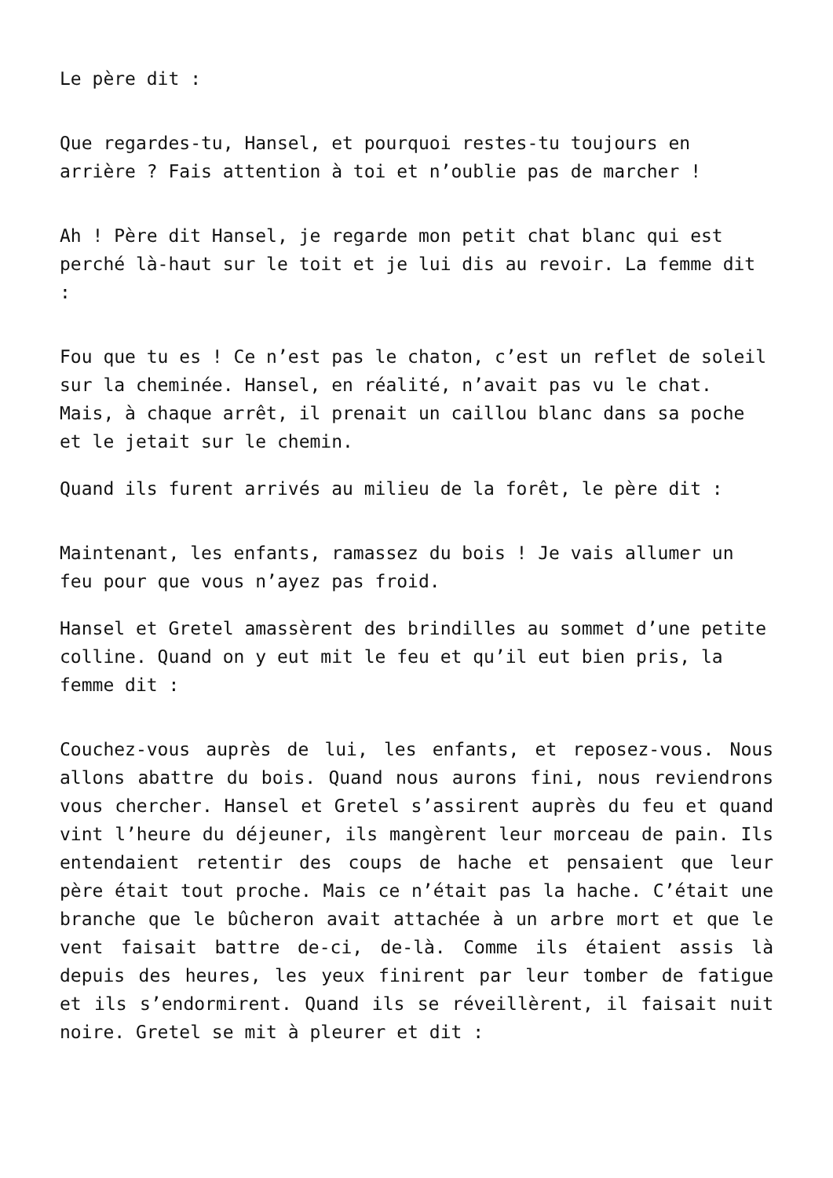Le père dit :
Que regardes-tu, Hansel, et pourquoi restes-tu toujours en arrière ? Fais attention à toi et n’oublie pas de marcher !
Ah ! Père dit Hansel, je regarde mon petit chat blanc qui est perché là-haut sur le toit et je lui dis au revoir. La femme dit :
Fou que tu es ! Ce n’est pas le chaton, c’est un reflet de soleil sur la cheminée. Hansel, en réalité, n’avait pas vu le chat. Mais, à chaque arrêt, il prenait un caillou blanc dans sa poche et le jetait sur le chemin.
Quand ils furent arrivés au milieu de la forêt, le père dit :
Maintenant, les enfants, ramassez du bois ! Je vais allumer un feu pour que vous n’ayez pas froid.
Hansel et Gretel amassèrent des brindilles au sommet d’une petite colline. Quand on y eut mit le feu et qu’il eut bien pris, la femme dit :
Couchez-vous auprès de lui, les enfants, et reposez-vous. Nous allons abattre du bois. Quand nous aurons fini, nous reviendrons vous chercher. Hansel et Gretel s’assirent auprès du feu et quand vint l’heure du déjeuner, ils mangèrent leur morceau de pain. Ils entendaient retentir des coups de hache et pensaient que leur père était tout proche. Mais ce n’était pas la hache. C’était une branche que le bûcheron avait attachée à un arbre mort et que le vent faisait battre de-ci, de-là. Comme ils étaient assis là depuis des heures, les yeux finirent par leur tomber de fatigue et ils s’endormirent. Quand ils se réveillèrent, il faisait nuit noire. Gretel se mit à pleurer et dit :